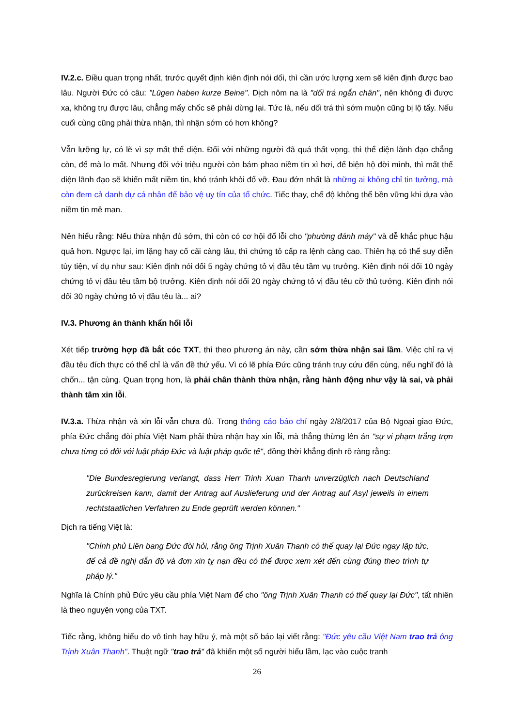IV.2.c. Điều quan trọng nhất, trước quyết định kiên định nói dối, thì cần ước lượng xem sẽ kiên định được bao lâu. Người Đức có câu: "Lügen haben kurze Beine". Dịch nôm na là "dối trá ngắn chân", nên không đi được xa, không trụ được lâu, chẳng mấy chốc sẽ phải dừng lại. Tức là, nếu dối trá thì sớm muộn cũng bị lộ tẩy. Nếu cuối cùng cũng phải thừa nhận, thì nhận sớm có hơn không?
Vẫn lưỡng lự, có lẽ vì sợ mất thể diện. Đối với những người đã quá thất vọng, thì thể diện lãnh đạo chẳng còn, để mà lo mất. Nhưng đối với triệu người còn bám phao niềm tin xì hơi, để biện hộ đời mình, thì mất thể diện lãnh đạo sẽ khiến mất niềm tin, khó tránh khỏi đổ vỡ. Đau đớn nhất là những ai không chỉ tin tưởng, mà còn đem cả danh dự cá nhân để bảo vệ uy tín của tổ chức. Tiếc thay, chế độ không thể bền vững khi dựa vào niềm tin mê man.
Nên hiểu rằng: Nếu thừa nhận đủ sớm, thì còn có cơ hội đổ lỗi cho "phường đánh máy" và dễ khắc phục hậu quả hơn. Ngược lại, im lặng hay cố cãi càng lâu, thì chứng tỏ cấp ra lệnh càng cao. Thiên hạ có thể suy diễn tùy tiện, ví dụ như sau: Kiên định nói dối 5 ngày chứng tỏ vị đầu têu tầm vụ trưởng. Kiên định nói dối 10 ngày chứng tỏ vị đầu têu tầm bộ trưởng. Kiên định nói dối 20 ngày chứng tỏ vị đầu têu cỡ thủ tướng. Kiên định nói dối 30 ngày chứng tỏ vị đầu têu là... ai?
IV.3. Phương án thành khẩn hối lỗi
Xét tiếp trường hợp đã bắt cóc TXT, thì theo phương án này, cần sớm thừa nhận sai lầm. Việc chỉ ra vị đầu têu đích thực có thể chỉ là vấn đề thứ yếu. Vì có lẽ phía Đức cũng tránh truy cứu đến cùng, nếu nghĩ đó là chốn... tận cùng. Quan trọng hơn, là phải chân thành thừa nhận, rằng hành động như vậy là sai, và phải thành tâm xin lỗi.
IV.3.a. Thừa nhận và xin lỗi vẫn chưa đủ. Trong thông cáo báo chí ngày 2/8/2017 của Bộ Ngoại giao Đức, phía Đức chẳng đòi phía Việt Nam phải thừa nhận hay xin lỗi, mà thẳng thừng lên án "sự vi phạm trắng trợn chưa từng có đối với luật pháp Đức và luật pháp quốc tế", đồng thời khẳng định rõ ràng rằng:
"Die Bundesregierung verlangt, dass Herr Trinh Xuan Thanh unverzüglich nach Deutschland zurückreisen kann, damit der Antrag auf Auslieferung und der Antrag auf Asyl jeweils in einem rechtstaatlichen Verfahren zu Ende geprüft werden können."
Dịch ra tiếng Việt là:
"Chính phủ Liên bang Đức đòi hỏi, rằng ông Trịnh Xuân Thanh có thể quay lại Đức ngay lập tức, để cả đề nghị dẫn độ và đơn xin tỵ nạn đều có thể được xem xét đến cùng đúng theo trình tự pháp lý."
Nghĩa là Chính phủ Đức yêu cầu phía Việt Nam để cho "ông Trịnh Xuân Thanh có thể quay lại Đức", tất nhiên là theo nguyện vọng của TXT.
Tiếc rằng, không hiểu do vô tình hay hữu ý, mà một số báo lại viết rằng: "Đức yêu cầu Việt Nam trao trả ông Trịnh Xuân Thanh". Thuật ngữ "trao trả" đã khiến một số người hiểu lầm, lạc vào cuộc tranh
26